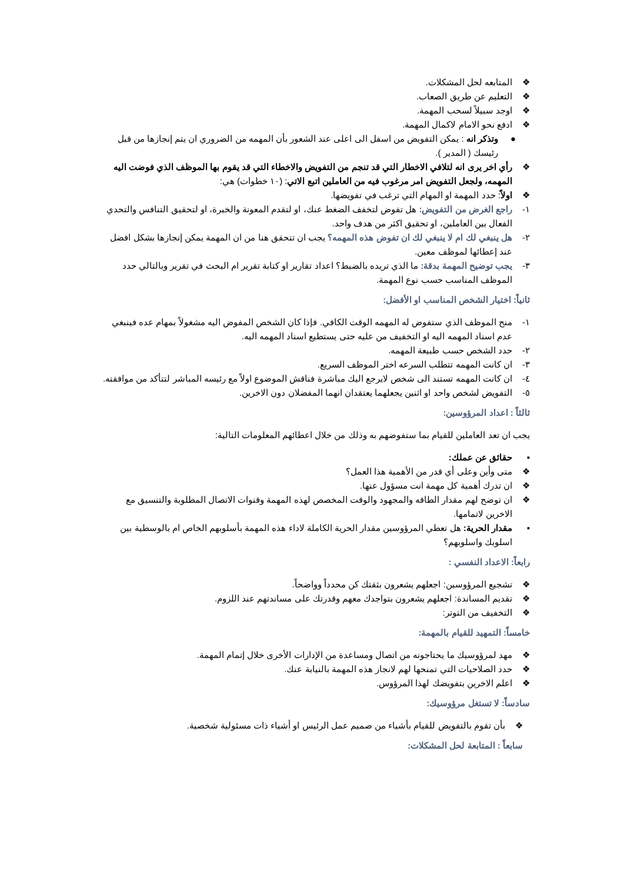❖ المتابعه لحل المشكلات.
❖ التعليم عن طريق الصعاب.
❖ اوجد سبيلاً لسحب المهمة.
❖ ادفع نحو الامام لاكمال المهمة.
● وتذكر انه : يمكن التفويض من اسفل الى اعلى عند الشعور بأن المهمه من الضروري ان يتم إنجازها من قبل رئيسك ( المدير ).
❖ رأي اخر يرى انه لتلافي الاخطار التي قد تنجم من التفويض والاخطاء التي قد يقوم بها الموظف الذي فوضت اليه المهمه، ولجعل التفويض امر مرغوب فيه من العاملين اتبع الاتي: (١٠ خطوات) هي:
❖ اولاً: حدد المهمة او المهام التي ترغب في تفويضها.
١- راجع الغرض من التفويض: هل تفوض لتخفف الضغط عنك، او لتقدم المعونة والخبرة، او لتحقيق التنافس والتحدي الفعال بين العاملين، او تحقيق اكثر من هدف واحد.
٢- هل ينبغي لك ام لا ينبغي لك ان تفوض هذه المهمه؟ يجب ان تتحقق هنا من ان المهمة يمكن إنجازها بشكل افضل عند إعطائها لموظف معين.
٣- يجب توضيح المهمة بدقة: ما الذي تريده بالضبط؟ اعداد تقارير او كتابة تقرير ام البحث في تقرير وبالتالي حدد الموظف المناسب حسب نوع المهمة.
ثانياً: اختيار الشخص المناسب او الأفضل:
١- منح الموظف الذي ستفوض له المهمه الوقت الكافي. فإذا كان الشخص المفوض اليه مشغولاً بمهام عده فينبغي عدم اسناد المهمه اليه او التخفيف من عليه حتى يستطيع اسناد المهمه اليه.
٢- حدد الشخص حسب طبيعة المهمه.
٣- ان كانت المهمه تتطلب السرعه اختر الموظف السريع.
٤- ان كانت المهمه تستند الى شخص لايرجع اليك مباشرة فناقش الموضوع اولاً مع رئيسه المباشر لتتأكد من موافقته.
٥- التفويض لشخص واحد او اثنين يجعلهما يعتقدان انهما المفضلان دون الاخرين.
ثالثاً : اعداد المرؤوسين:
يجب ان تعد العاملين للقيام بما ستفوضهم به وذلك من خلال اعطائهم المعلومات التالية:
▪ حقائق عن عملك:
❖ متى وأين وعلى أي قدر من الأهمية هذا العمل؟
❖ ان تدرك أهمية كل مهمة انت مسؤول عنها.
❖ ان توضح لهم مقدار الطاقه والمجهود والوقت المخصص لهذه المهمة وقنوات الاتصال المطلوبة والتنسيق مع الاخرين لاتمامها.
▪ مقدار الحرية: هل تعطي المرؤوسين مقدار الحرية الكاملة لاداء هذه المهمة بأسلوبهم الخاص ام بالوسطية بين اسلوبك واسلوبهم؟
رابعاً: الاعداد النفسي :
❖ تشجيع المرؤوسين: اجعلهم يشعرون بثقتك كن محدداً وواضحاً.
❖ تقديم المساندة: اجعلهم يشعرون بتواجدك معهم وقدرتك على مساندتهم عند اللزوم.
❖ التخفيف من التوتر:
خامساً: التمهيد للقيام بالمهمة:
❖ مهد لمرؤوسيك ما يحتاجونه من اتصال ومساعدة من الإدارات الأخرى خلال إتمام المهمة.
❖ حدد الصلاحيات التي تمنحها لهم لانجاز هذه المهمة بالنيابة عنك.
❖ اعلم الاخرين بتفويضك لهذا المرؤوس.
سادساً: لا تستغل مرؤوسيك:
❖ بأن تقوم بالتفويض للقيام بأشياء من صميم عمل الرئيس او أشياء ذات مسئولية شخصية.
سابعاً : المتابعة لحل المشكلات: